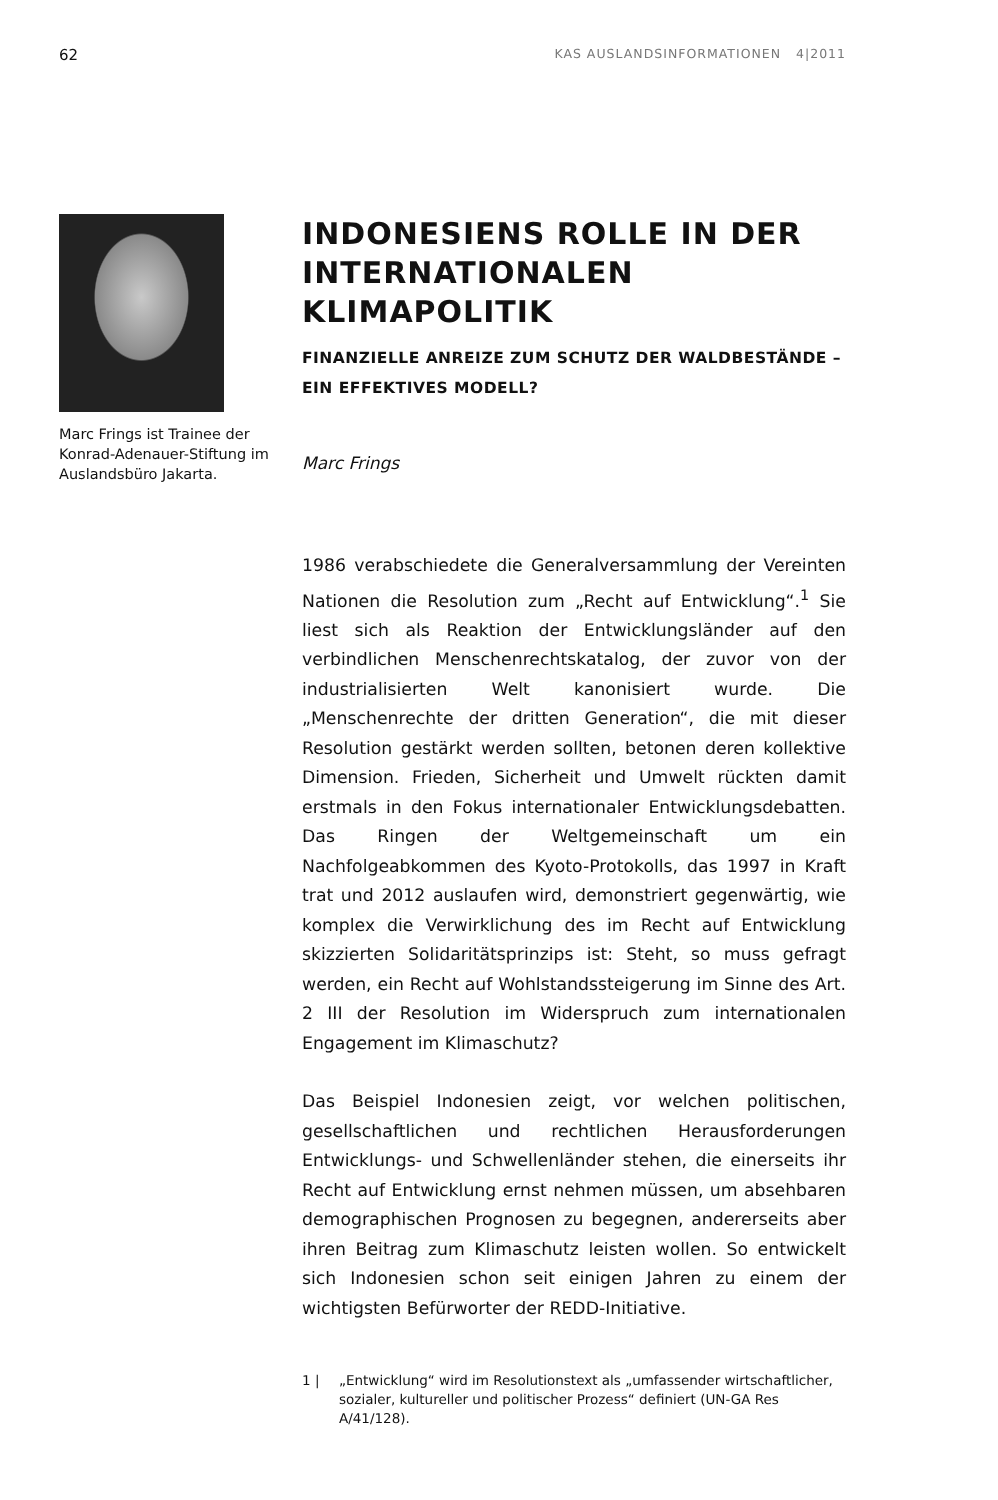62 KAS AUSLANDSINFORMATIONEN 4|2011
Marc Frings ist Trainee der Konrad-Adenauer-Stiftung im Auslandsbüro Jakarta.
INDONESIENS ROLLE IN DER INTERNATIONALEN KLIMAPOLITIK
FINANZIELLE ANREIZE ZUM SCHUTZ DER WALDBESTÄNDE – EIN EFFEKTIVES MODELL?
Marc Frings
1986 verabschiedete die Generalversammlung der Vereinten Nationen die Resolution zum „Recht auf Entwicklung“.<sup>1</sup> Sie liest sich als Reaktion der Entwicklungsländer auf den verbindlichen Menschenrechtskatalog, der zuvor von der industrialisierten Welt kanonisiert wurde. Die „Menschenrechte der dritten Generation“, die mit dieser Resolution gestärkt werden sollten, betonen deren kollektive Dimension. Frieden, Sicherheit und Umwelt rückten damit erstmals in den Fokus internationaler Entwicklungsdebatten. Das Ringen der Weltgemeinschaft um ein Nachfolgeabkommen des Kyoto-Protokolls, das 1997 in Kraft trat und 2012 auslaufen wird, demonstriert gegenwärtig, wie komplex die Verwirklichung des im Recht auf Entwicklung skizzierten Solidaritätsprinzips ist: Steht, so muss gefragt werden, ein Recht auf Wohlstandssteigerung im Sinne des Art. 2 III der Resolution im Widerspruch zum internationalen Engagement im Klimaschutz?
Das Beispiel Indonesien zeigt, vor welchen politischen, gesellschaftlichen und rechtlichen Herausforderungen Entwicklungs- und Schwellenländer stehen, die einerseits ihr Recht auf Entwicklung ernst nehmen müssen, um absehbaren demographischen Prognosen zu begegnen, andererseits aber ihren Beitrag zum Klimaschutz leisten wollen. So entwickelt sich Indonesien schon seit einigen Jahren zu einem der wichtigsten Befürworter der REDD-Initiative.
1 | „Entwicklung“ wird im Resolutionstext als „umfassender wirtschaftlicher, sozialer, kultureller und politischer Prozess“ definiert (UN-GA Res A/41/128).